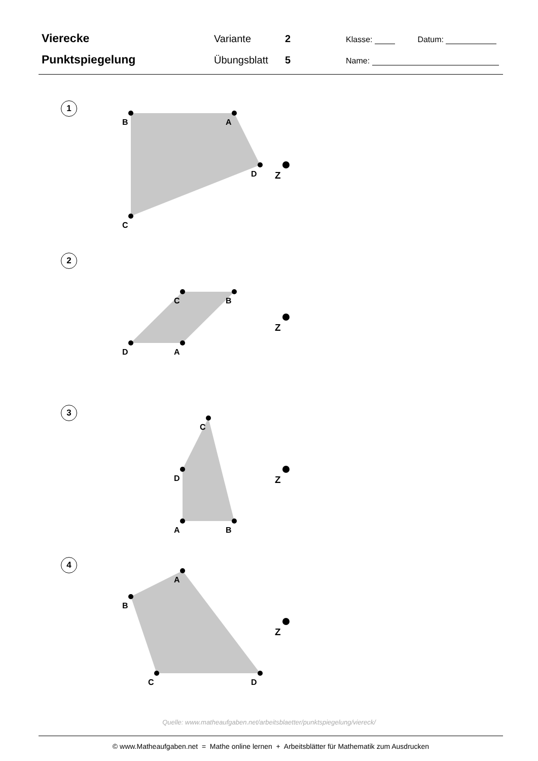Vierecke
Variante 2
Klasse: Datum:
Punktspiegelung
Übungsblatt 5
Name:
1
2
3
4
A
B
C
D
Z
C
B
A
D
Z
C
B
A
D
Z
A
B
C
D
Z
Quelle: www.matheaufgaben.net/arbeitsblaetter/punktspiegelung/viereck/
© www.Matheaufgaben.net = Mathe online lernen + Arbeitsblätter für Mathematik zum Ausdrucken